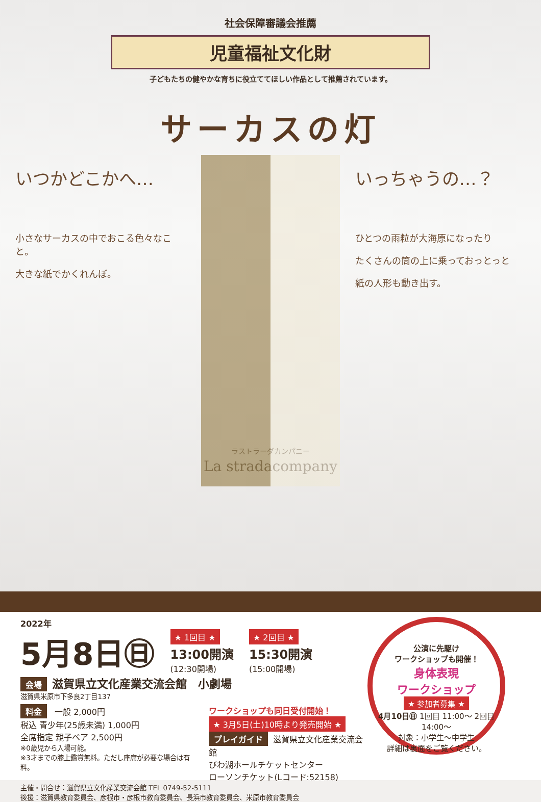社会保障審議会推薦
児童福祉文化財
子どもたちの健やかな育ちに役立ててほしい作品として推薦されています。
サーカスの灯
いつかどこかへ…
小さなサーカスの中でおこる色々なこと。
大きな紙でかくれんぼ。
いっちゃうの…？
ひとつの雨粒が大海原になったり
たくさんの筒の上に乗っておっとっと
紙の人形も動き出す。
ラストラーダカンパニー
La stradacompany
2022年
5月8日㊐
★ 1回目 ★
13:00開演
(12:30開場)
★ 2回目 ★
15:30開演
(15:00開場)
会場 滋賀県立文化産業交流会館　小劇場
滋賀県米原市下多良2丁目137
料金 一般 2,000円
税込 青少年(25歳未満) 1,000円
全席指定 親子ペア 2,500円
※0歳児から入場可能。
※3才までの膝上鑑賞無料。ただし座席が必要な場合は有料。
ワークショップも同日受付開始！
★ 3月5日(土)10時より発売開始 ★
プレイガイド 滋賀県立文化産業交流会館
びわ湖ホールチケットセンター
ローソンチケット(Lコード:52158)
主催・問合せ：滋賀県立文化産業交流会館 TEL 0749-52-5111
後援：滋賀県教育委員会、彦根市・彦根市教育委員会、長浜市教育委員会、米原市教育委員会
公演に先駆け
ワークショップも開催！
身体表現
ワークショップ
★ 参加者募集 ★
4月10日㊐ 1回目 11:00〜 2回目 14:00〜
対象：小学生〜中学生
詳細は裏面をご覧ください。